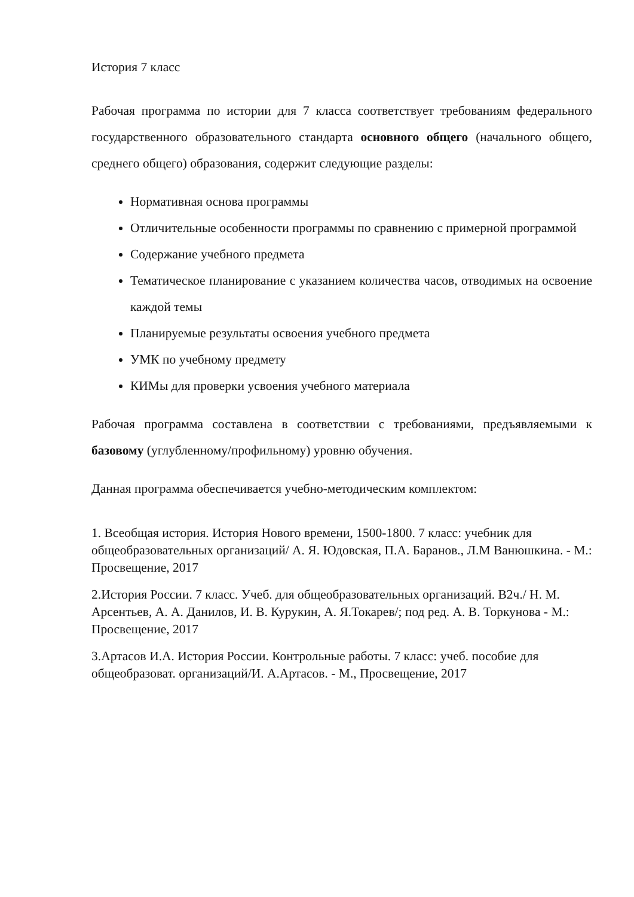История 7 класс
Рабочая программа по истории для 7 класса соответствует требованиям федерального государственного образовательного стандарта основного общего (начального общего, среднего общего) образования, содержит следующие разделы:
Нормативная основа программы
Отличительные особенности программы по сравнению с примерной программой
Содержание учебного предмета
Тематическое планирование с указанием количества часов, отводимых на освоение каждой темы
Планируемые результаты освоения учебного предмета
УМК по учебному предмету
КИМы для проверки усвоения учебного материала
Рабочая программа составлена в соответствии с требованиями, предъявляемыми к базовому (углубленному/профильному) уровню обучения.
Данная программа обеспечивается учебно-методическим комплектом:
1. Всеобщая история. История Нового времени, 1500-1800. 7 класс: учебник для общеобразовательных организаций/ А. Я. Юдовская, П.А. Баранов., Л.М Ванюшкина. - М.: Просвещение, 2017
2.История России. 7 класс. Учеб. для общеобразовательных организаций. В2ч./ Н. М. Арсентьев, А. А. Данилов, И. В. Курукин, А. Я.Токарев/; под ред. А. В. Торкунова - М.: Просвещение, 2017
3.Артасов И.А. История России. Контрольные работы. 7 класс: учеб. пособие для общеобразоват. организаций/И. А.Артасов. - М., Просвещение, 2017